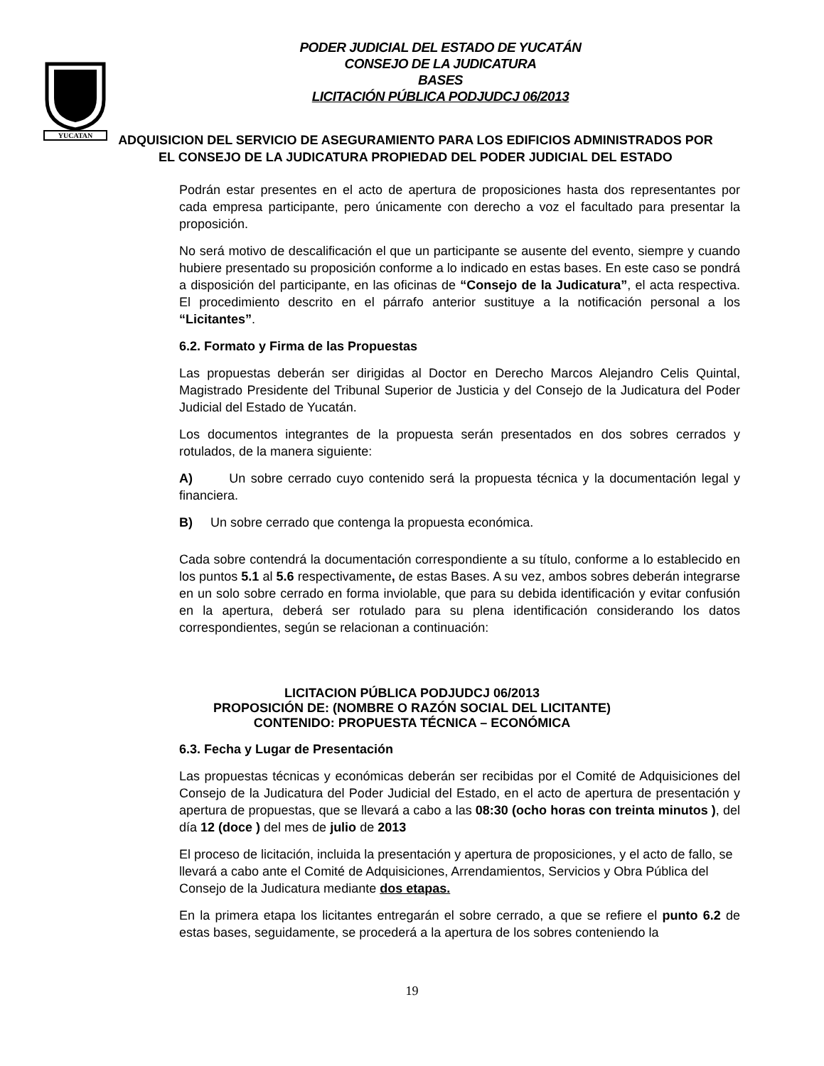YUCATAN
PODER JUDICIAL DEL ESTADO DE YUCATÁN
CONSEJO DE LA JUDICATURA
BASES
LICITACIÓN PÚBLICA PODJUDCJ 06/2013
ADQUISICION DEL SERVICIO DE ASEGURAMIENTO PARA LOS EDIFICIOS ADMINISTRADOS POR EL CONSEJO DE LA JUDICATURA PROPIEDAD DEL PODER JUDICIAL DEL ESTADO
Podrán estar presentes en el acto de apertura de proposiciones hasta dos representantes por cada empresa participante, pero únicamente con derecho a voz el facultado para presentar la proposición.
No será motivo de descalificación el que un participante se ausente del evento, siempre y cuando hubiere presentado su proposición conforme a lo indicado en estas bases. En este caso se pondrá a disposición del participante, en las oficinas de “Consejo de la Judicatura”, el acta respectiva. El procedimiento descrito en el párrafo anterior sustituye a la notificación personal a los “Licitantes”.
6.2. Formato y Firma de las Propuestas
Las propuestas deberán ser dirigidas al Doctor en Derecho Marcos Alejandro Celis Quintal, Magistrado Presidente del Tribunal Superior de Justicia y del Consejo de la Judicatura del Poder Judicial del Estado de Yucatán.
Los documentos integrantes de la propuesta serán presentados en dos sobres cerrados y rotulados, de la manera siguiente:
A) Un sobre cerrado cuyo contenido será la propuesta técnica y la documentación legal y financiera.
B) Un sobre cerrado que contenga la propuesta económica.
Cada sobre contendrá la documentación correspondiente a su título, conforme a lo establecido en los puntos 5.1 al 5.6 respectivamente, de estas Bases. A su vez, ambos sobres deberán integrarse en un solo sobre cerrado en forma inviolable, que para su debida identificación y evitar confusión en la apertura, deberá ser rotulado para su plena identificación considerando los datos correspondientes, según se relacionan a continuación:
LICITACION PÚBLICA PODJUDCJ 06/2013
PROPOSICIÓN DE: (NOMBRE O RAZÓN SOCIAL DEL LICITANTE)
CONTENIDO: PROPUESTA TÉCNICA – ECONÓMICA
6.3. Fecha y Lugar de Presentación
Las propuestas técnicas y económicas deberán ser recibidas por el Comité de Adquisiciones del Consejo de la Judicatura del Poder Judicial del Estado, en el acto de apertura de presentación y apertura de propuestas, que se llevará a cabo a las 08:30 (ocho horas con treinta minutos ), del día 12 (doce ) del mes de julio de 2013
El proceso de licitación, incluida la presentación y apertura de proposiciones, y el acto de fallo, se llevará a cabo ante el Comité de Adquisiciones, Arrendamientos, Servicios y Obra Pública del Consejo de la Judicatura mediante dos etapas.
En la primera etapa los licitantes entregarán el sobre cerrado, a que se refiere el punto 6.2 de estas bases, seguidamente, se procederá a la apertura de los sobres conteniendo la
19